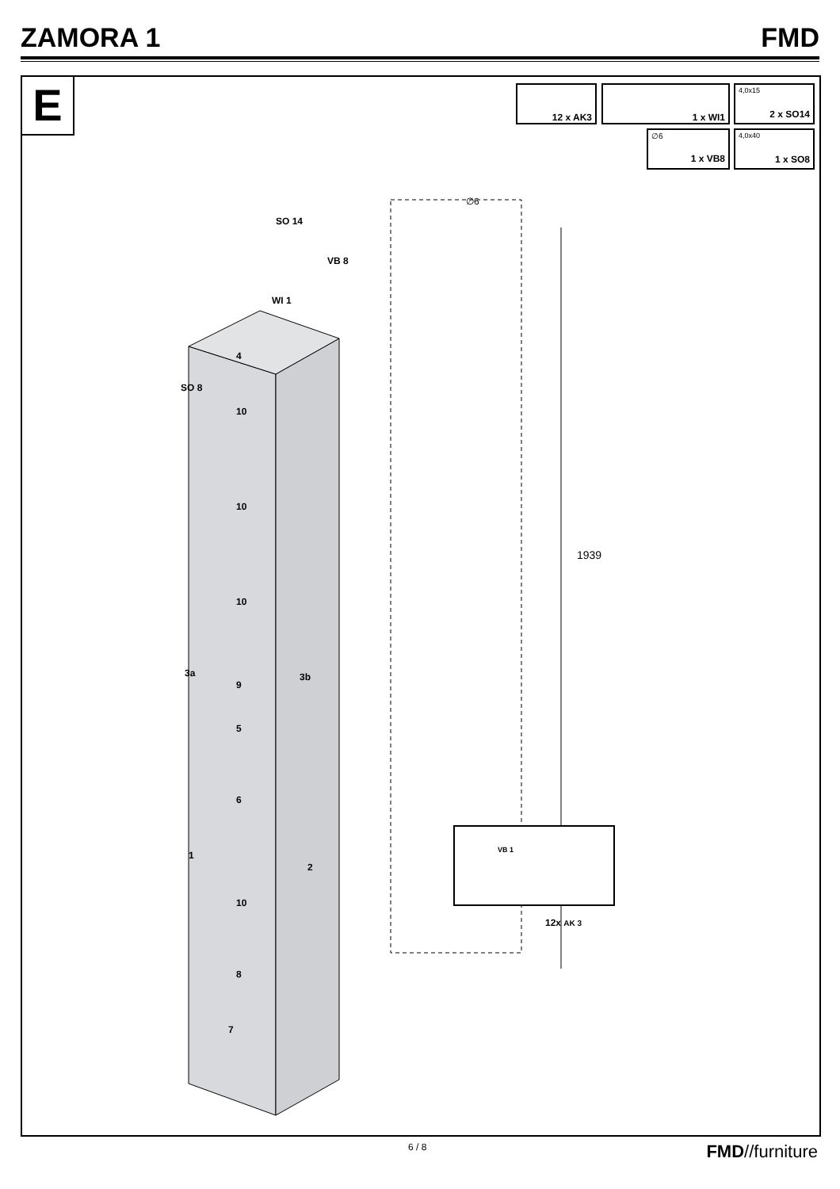ZAMORA 1 FMD
E 12 x AK3 1 x WI1
4,0x15
2 x SO14
∅6
1 x VB8
4,0x40
1 x SO8
SO 14
VB 8
WI 1
SO 8
∅6
1939
4
10
10
10
3a 3b
9
5
6
1
2
10
8
7
VB 1
12x AK 3
6 / 8 FMD//furniture